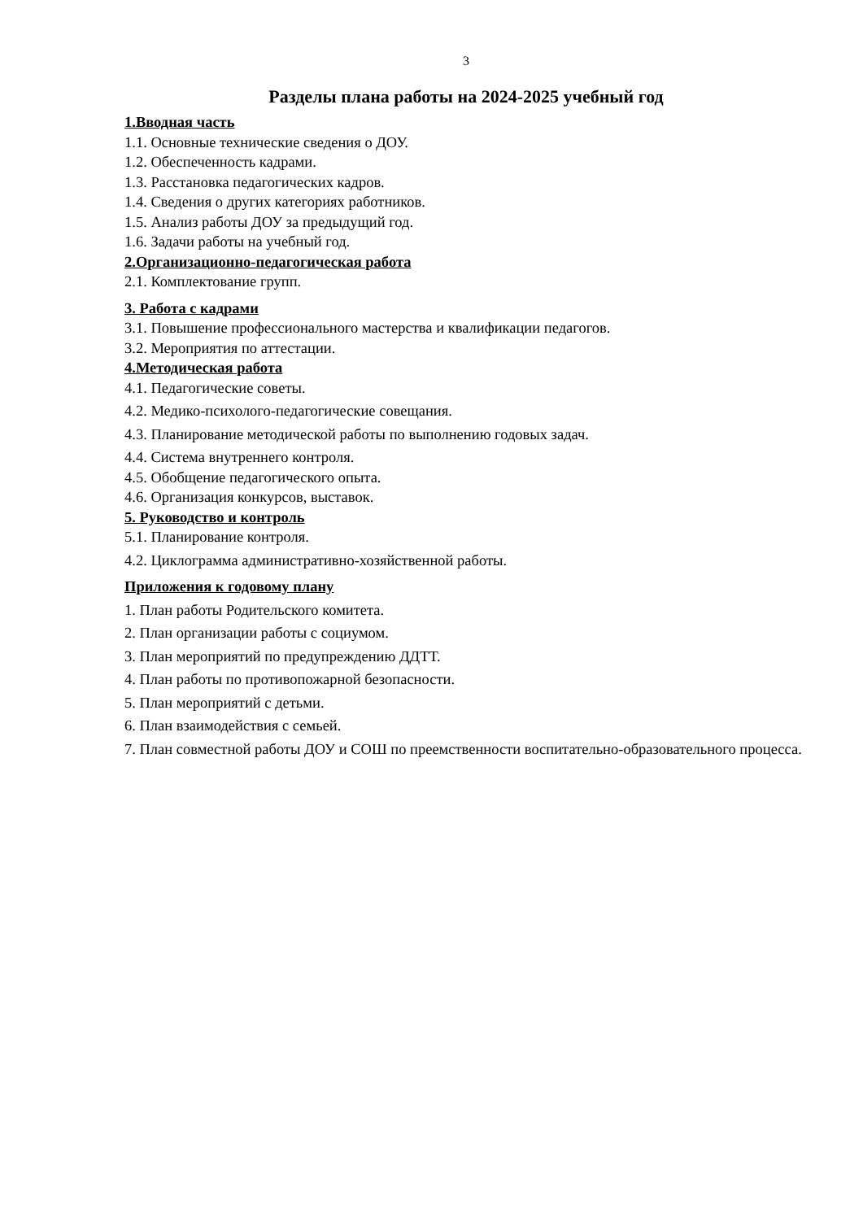3
Разделы плана работы на 2024-2025 учебный год
1.Вводная часть
1.1. Основные технические сведения о ДОУ.
1.2. Обеспеченность кадрами.
1.3. Расстановка педагогических кадров.
1.4. Сведения о других категориях работников.
1.5. Анализ работы ДОУ за предыдущий год.
1.6. Задачи работы на учебный год.
2.Организационно-педагогическая работа
2.1. Комплектование групп.
3. Работа с кадрами
3.1. Повышение профессионального мастерства и квалификации педагогов.
3.2. Мероприятия по аттестации.
4.Методическая работа
4.1. Педагогические советы.
4.2. Медико-психолого-педагогические совещания.
4.3. Планирование методической работы по выполнению годовых задач.
4.4. Система внутреннего контроля.
4.5. Обобщение педагогического опыта.
4.6. Организация конкурсов, выставок.
5. Руководство и контроль
5.1. Планирование контроля.
4.2. Циклограмма административно-хозяйственной работы.
Приложения к годовому плану
1. План работы Родительского комитета.
2. План организации работы с социумом.
3. План мероприятий по предупреждению ДДТТ.
4. План работы по противопожарной безопасности.
5. План мероприятий с детьми.
6. План взаимодействия с семьей.
7. План совместной работы ДОУ и СОШ по преемственности воспитательно-образовательного процесса.